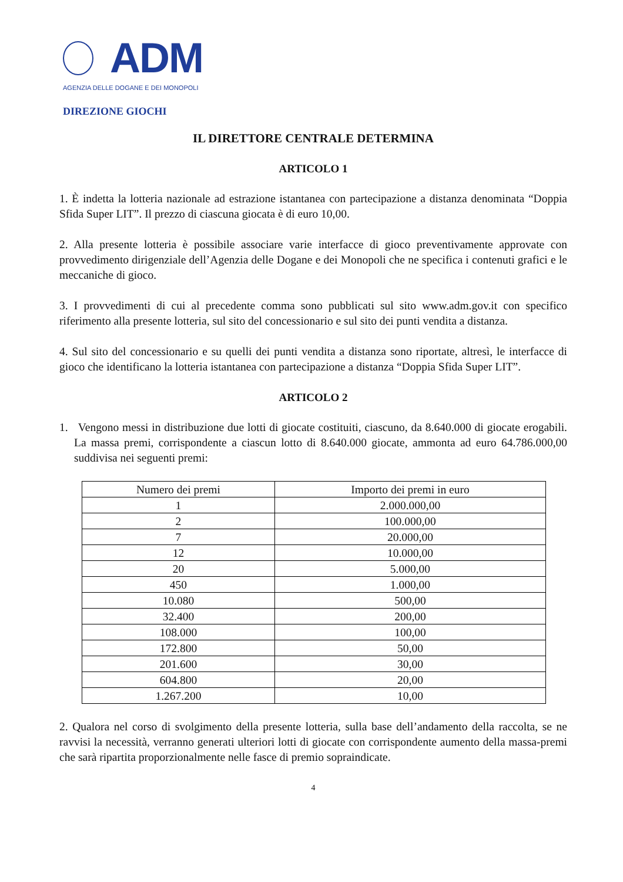ADM
AGENZIA DELLE DOGANE E DEI MONOPOLI
DIREZIONE GIOCHI
IL DIRETTORE CENTRALE DETERMINA
ARTICOLO 1
1. È indetta la lotteria nazionale ad estrazione istantanea con partecipazione a distanza denominata “Doppia Sfida Super LIT”. Il prezzo di ciascuna giocata è di euro 10,00.
2. Alla presente lotteria è possibile associare varie interfacce di gioco preventivamente approvate con provvedimento dirigenziale dell’Agenzia delle Dogane e dei Monopoli che ne specifica i contenuti grafici e le meccaniche di gioco.
3. I provvedimenti di cui al precedente comma sono pubblicati sul sito www.adm.gov.it con specifico riferimento alla presente lotteria, sul sito del concessionario e sul sito dei punti vendita a distanza.
4. Sul sito del concessionario e su quelli dei punti vendita a distanza sono riportate, altresì, le interfacce di gioco che identificano la lotteria istantanea con partecipazione a distanza “Doppia Sfida Super LIT”.
ARTICOLO 2
1. Vengono messi in distribuzione due lotti di giocate costituiti, ciascuno, da 8.640.000 di giocate erogabili. La massa premi, corrispondente a ciascun lotto di 8.640.000 giocate, ammonta ad euro 64.786.000,00 suddivisa nei seguenti premi:
| Numero dei premi | Importo dei premi in euro |
| --- | --- |
| 1 | 2.000.000,00 |
| 2 | 100.000,00 |
| 7 | 20.000,00 |
| 12 | 10.000,00 |
| 20 | 5.000,00 |
| 450 | 1.000,00 |
| 10.080 | 500,00 |
| 32.400 | 200,00 |
| 108.000 | 100,00 |
| 172.800 | 50,00 |
| 201.600 | 30,00 |
| 604.800 | 20,00 |
| 1.267.200 | 10,00 |
2. Qualora nel corso di svolgimento della presente lotteria, sulla base dell’andamento della raccolta, se ne ravvisi la necessità, verranno generati ulteriori lotti di giocate con corrispondente aumento della massa-premi che sarà ripartita proporzionalmente nelle fasce di premio sopraindicate.
4